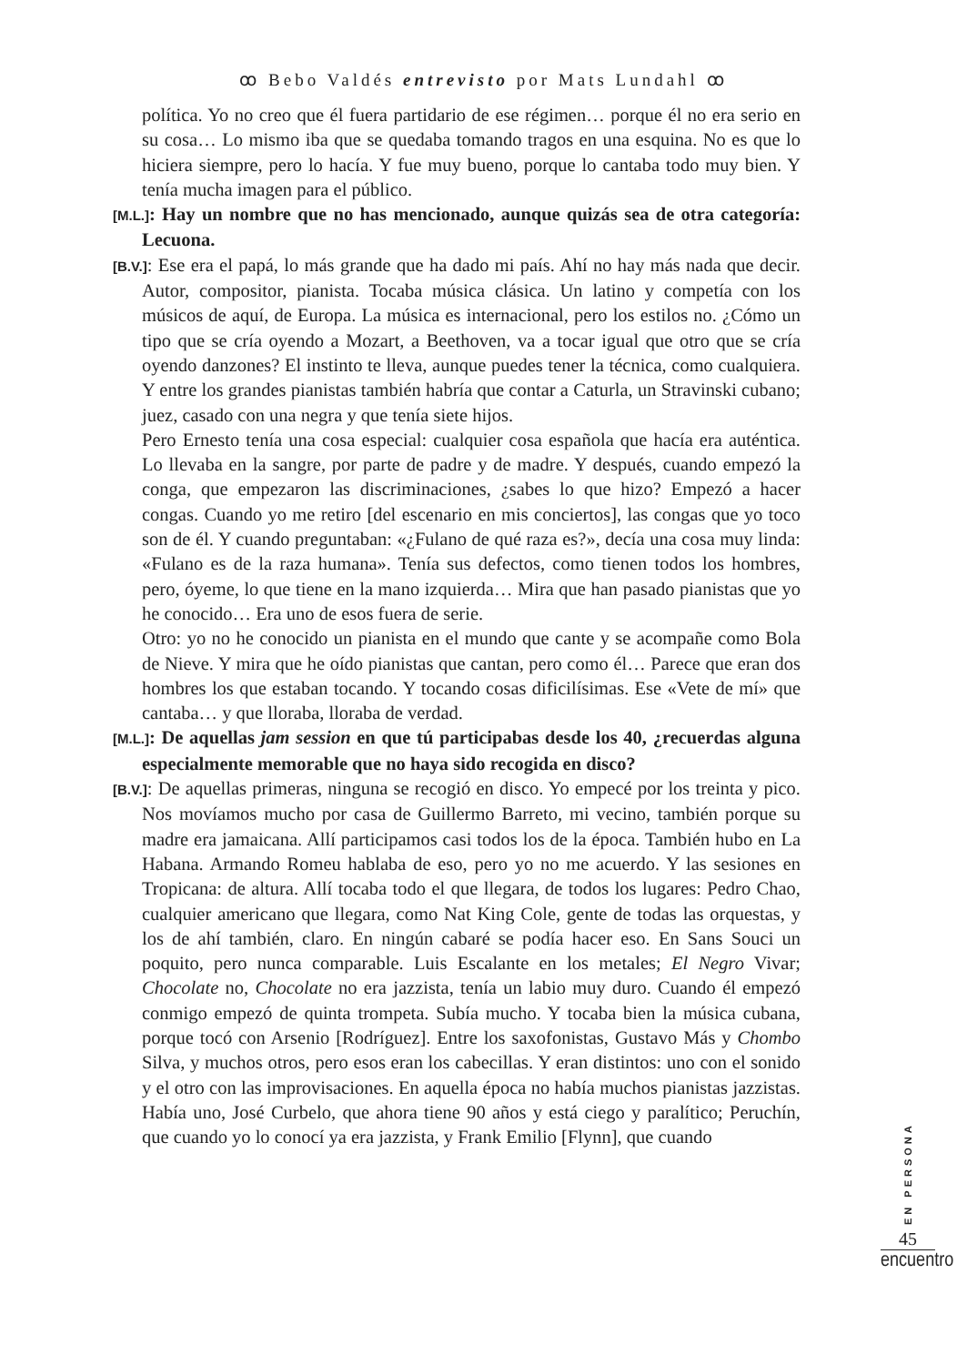ꝏ Bebo Valdés entrevisto por Mats Lundahl ꝏ
política. Yo no creo que él fuera partidario de ese régimen… porque él no era serio en su cosa… Lo mismo iba que se quedaba tomando tragos en una esquina. No es que lo hiciera siempre, pero lo hacía. Y fue muy bueno, porque lo cantaba todo muy bien. Y tenía mucha imagen para el público.
[M.L.]: Hay un nombre que no has mencionado, aunque quizás sea de otra categoría: Lecuona.
[B.V.]: Ese era el papá, lo más grande que ha dado mi país. Ahí no hay más nada que decir. Autor, compositor, pianista. Tocaba música clásica. Un latino y competía con los músicos de aquí, de Europa. La música es internacional, pero los estilos no. ¿Cómo un tipo que se cría oyendo a Mozart, a Beethoven, va a tocar igual que otro que se cría oyendo danzones? El instinto te lleva, aunque puedes tener la técnica, como cualquiera. Y entre los grandes pianistas también habría que contar a Caturla, un Stravinski cubano; juez, casado con una negra y que tenía siete hijos.
Pero Ernesto tenía una cosa especial: cualquier cosa española que hacía era auténtica. Lo llevaba en la sangre, por parte de padre y de madre. Y después, cuando empezó la conga, que empezaron las discriminaciones, ¿sabes lo que hizo? Empezó a hacer congas. Cuando yo me retiro [del escenario en mis conciertos], las congas que yo toco son de él. Y cuando preguntaban: «¿Fulano de qué raza es?», decía una cosa muy linda: «Fulano es de la raza humana». Tenía sus defectos, como tienen todos los hombres, pero, óyeme, lo que tiene en la mano izquierda… Mira que han pasado pianistas que yo he conocido… Era uno de esos fuera de serie.
Otro: yo no he conocido un pianista en el mundo que cante y se acompañe como Bola de Nieve. Y mira que he oído pianistas que cantan, pero como él… Parece que eran dos hombres los que estaban tocando. Y tocando cosas dificilísimas. Ese «Vete de mí» que cantaba… y que lloraba, lloraba de verdad.
[M.L.]: De aquellas jam session en que tú participabas desde los 40, ¿recuerdas alguna especialmente memorable que no haya sido recogida en disco?
[B.V.]: De aquellas primeras, ninguna se recogió en disco. Yo empecé por los treinta y pico. Nos movíamos mucho por casa de Guillermo Barreto, mi vecino, también porque su madre era jamaicana. Allí participamos casi todos los de la época. También hubo en La Habana. Armando Romeu hablaba de eso, pero yo no me acuerdo. Y las sesiones en Tropicana: de altura. Allí tocaba todo el que llegara, de todos los lugares: Pedro Chao, cualquier americano que llegara, como Nat King Cole, gente de todas las orquestas, y los de ahí también, claro. En ningún cabaré se podía hacer eso. En Sans Souci un poquito, pero nunca comparable. Luis Escalante en los metales; El Negro Vivar; Chocolate no, Chocolate no era jazzista, tenía un labio muy duro. Cuando él empezó conmigo empezó de quinta trompeta. Subía mucho. Y tocaba bien la música cubana, porque tocó con Arsenio [Rodríguez]. Entre los saxofonistas, Gustavo Más y Chombo Silva, y muchos otros, pero esos eran los cabecillas. Y eran distintos: uno con el sonido y el otro con las improvisaciones. En aquella época no había muchos pianistas jazzistas. Había uno, José Curbelo, que ahora tiene 90 años y está ciego y paralítico; Peruchín, que cuando yo lo conocí ya era jazzista, y Frank Emilio [Flynn], que cuando
EN PERSONA
45
encuentro